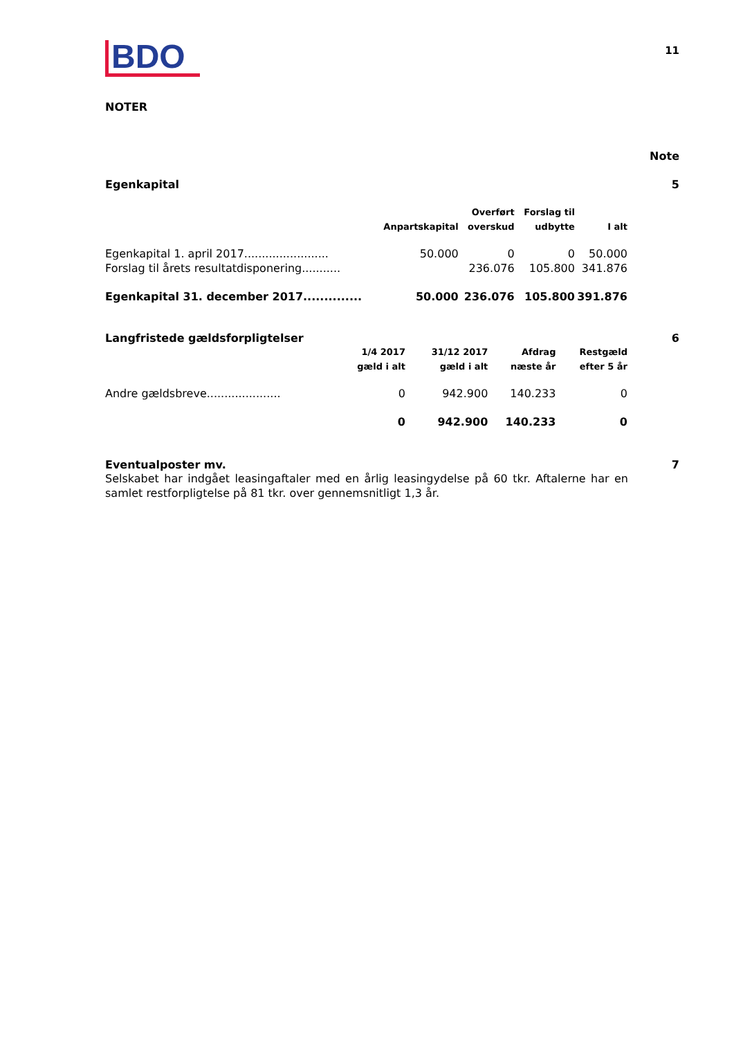BDO
11
NOTER
Note
Egenkapital 5
| | Anpartskapital | Overført overskud | Forslag til udbytte | I alt |
| --- | --- | --- | --- | --- |
| Egenkapital 1. april 2017........................ | 50.000 | 0 | 0 | 50.000 |
| Forslag til årets resultatdisponering........... | | 236.076 | 105.800 | 341.876 |
| Egenkapital 31. december 2017.............. | 50.000 | 236.076 | 105.800 | 391.876 |
Langfristede gældsforpligtelser 6
| | 1/4 2017 gæld i alt | 31/12 2017 gæld i alt | Afdrag næste år | Restgæld efter 5 år |
| --- | --- | --- | --- | --- |
| Andre gældsbreve..................... | 0 | 942.900 | 140.233 | 0 |
| | 0 | 942.900 | 140.233 | 0 |
Eventualposter mv. 7
Selskabet har indgået leasingaftaler med en årlig leasingydelse på 60 tkr. Aftalerne har en samlet restforpligtelse på 81 tkr. over gennemsnitligt 1,3 år.